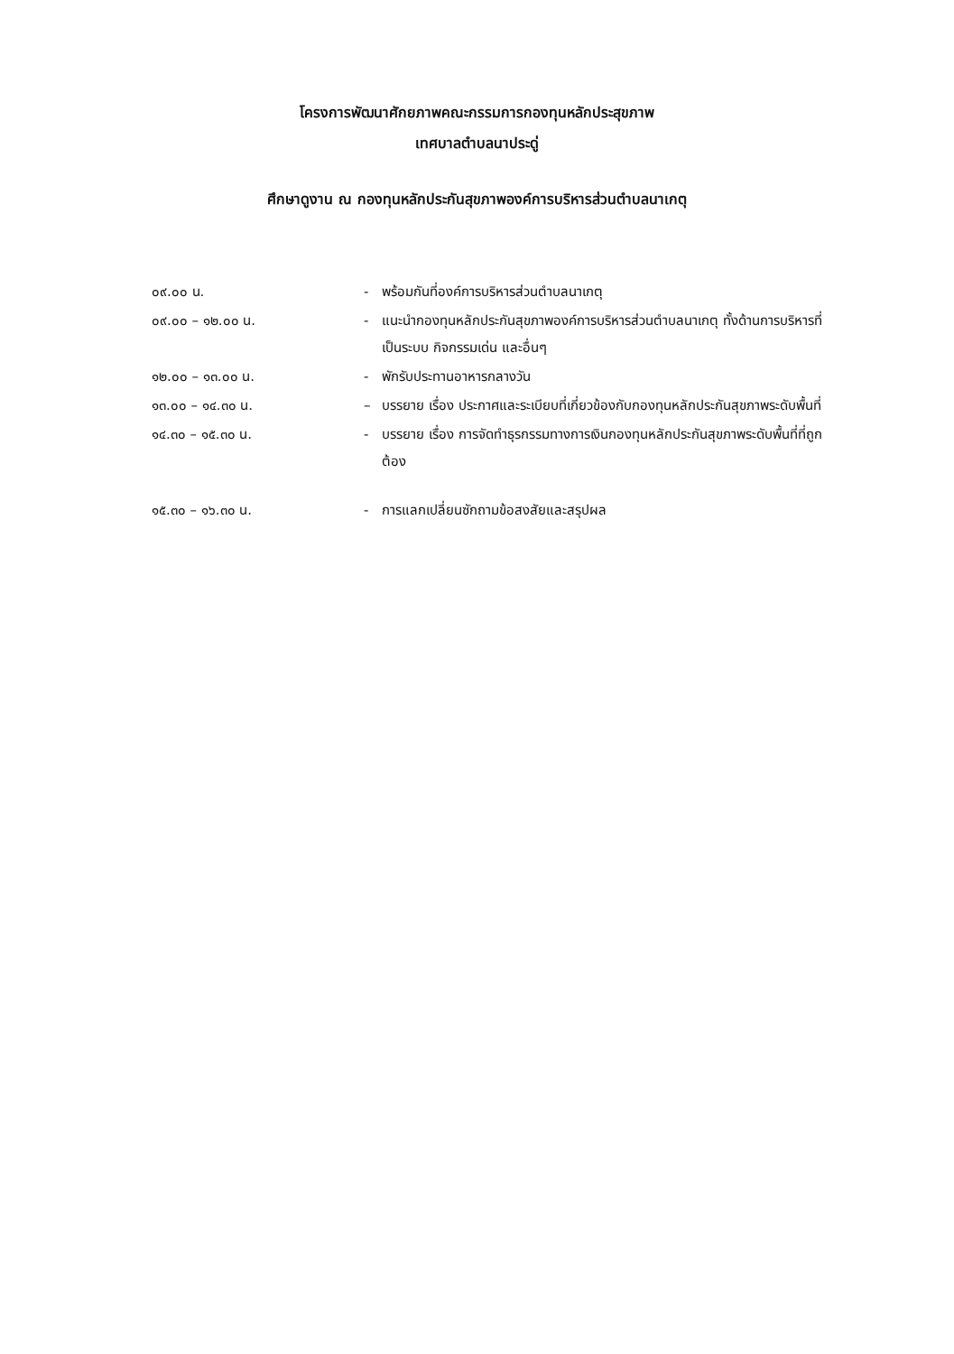โครงการพัฒนาศักยภาพคณะกรรมการกองทุนหลักประสุขภาพ
เทศบาลตำบลนาประดู่
ศึกษาดูงาน ณ กองทุนหลักประกันสุขภาพองค์การบริหารส่วนตำบลนาเกตุ
๐๙.๐๐ น. - พร้อมกันที่องค์การบริหารส่วนตำบลนาเกตุ
๐๙.๐๐ – ๑๒.๐๐ น. - แนะนำกองทุนหลักประกันสุขภาพองค์การบริหารส่วนตำบลนาเกตุ ทั้งด้านการบริหารที่เป็นระบบ กิจกรรมเด่น และอื่นๆ
๑๒.๐๐ – ๑๓.๐๐ น. - พักรับประทานอาหารกลางวัน
๑๓.๐๐ – ๑๔.๓๐ น. – บรรยาย เรื่อง ประกาศและระเบียบที่เกี่ยวข้องกับกองทุนหลักประกันสุขภาพระดับพื้นที่
๑๔.๓๐ – ๑๕.๓๐ น. - บรรยาย เรื่อง การจัดทำธุรกรรมทางการเงินกองทุนหลักประกันสุขภาพระดับพื้นที่ที่ถูกต้อง
๑๕.๓๐ – ๑๖.๓๐ น. - การแลกเปลี่ยนซักถามข้อสงสัยและสรุปผล